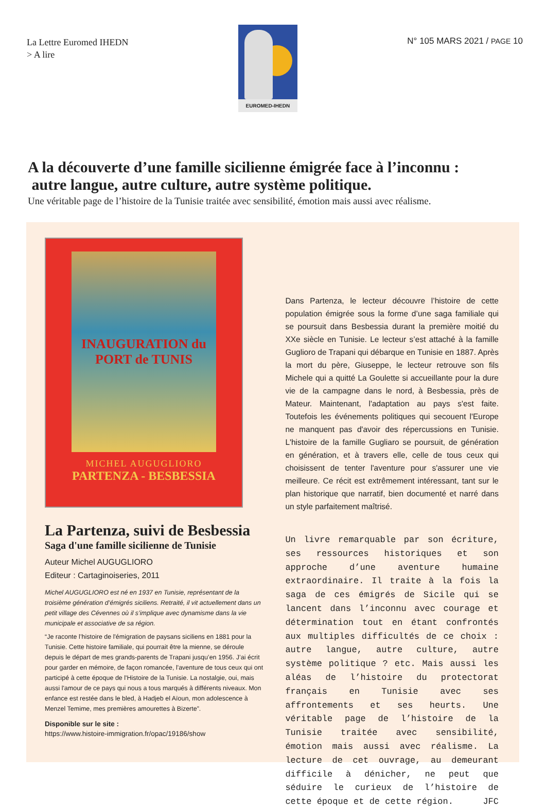La Lettre Euromed IHEDN
> A lire
EUROMED-IHEDN
N° 105 MARS 2021 / PAGE 10
A la découverte d’une famille sicilienne émigrée face à l’inconnu :
autre langue, autre culture, autre système politique.
Une véritable page de l’histoire de la Tunisie traitée avec sensibilité, émotion mais aussi avec réalisme.
INAUGURATION du PORT de TUNIS
MICHEL AUGUGLIORO
PARTENZA - BESBESSIA
La Partenza, suivi de Besbessia
Saga d'une famille sicilienne de Tunisie
Auteur Michel AUGUGLIORO
Editeur : Cartaginoiseries, 2011
Michel AUGUGLIORO est né en 1937 en Tunisie, représentant de la troisième génération d’émigrés siciliens. Retraité, il vit actuellement dans un petit village des Cévennes où il s’implique avec dynamisme dans la vie municipale et associative de sa région.
“Je raconte l’histoire de l'émigration de paysans siciliens en 1881 pour la Tunisie. Cette histoire familiale, qui pourrait être la mienne, se déroule depuis le départ de mes grands-parents de Trapani jusqu’en 1956. J’ai écrit pour garder en mémoire, de façon romancée, l'aventure de tous ceux qui ont participé à cette époque de l'Histoire de la Tunisie. La nostalgie, oui, mais aussi l'amour de ce pays qui nous a tous marqués à différents niveaux. Mon enfance est restée dans le bled, à Hadjeb el Aïoun, mon adolescence à Menzel Temime, mes premières amourettes à Bizerte”.
Disponible sur le site :
https://www.histoire-immigration.fr/opac/19186/show
Dans Partenza, le lecteur découvre l’histoire de cette population émigrée sous la forme d’une saga familiale qui se poursuit dans Besbessia durant la première moitié du XXe siècle en Tunisie. Le lecteur s’est attaché à la famille Guglioro de Trapani qui débarque en Tunisie en 1887. Après la mort du père, Giuseppe, le lecteur retrouve son fils Michele qui a quitté La Goulette si accueillante pour la dure vie de la campagne dans le nord, à Besbessia, près de Mateur. Maintenant, l'adaptation au pays s'est faite. Toutefois les événements politiques qui secouent l'Europe ne manquent pas d'avoir des répercussions en Tunisie. L'histoire de la famille Gugliaro se poursuit, de génération en génération, et à travers elle, celle de tous ceux qui choisissent de tenter l'aventure pour s'assurer une vie meilleure. Ce récit est extrêmement intéressant, tant sur le plan historique que narratif, bien documenté et narré dans un style parfaitement maîtrisé.
Un livre remarquable par son écriture, ses ressources historiques et son approche d’une aventure humaine extraordinaire. Il traite à la fois la saga de ces émigrés de Sicile qui se lancent dans l’inconnu avec courage et détermination tout en étant confrontés aux multiples difficultés de ce choix : autre langue, autre culture, autre système politique ? etc. Mais aussi les aléas de l’histoire du protectorat français en Tunisie avec ses affrontements et ses heurts. Une véritable page de l’histoire de la Tunisie traitée avec sensibilité, émotion mais aussi avec réalisme. La lecture de cet ouvrage, au demeurant difficile à dénicher, ne peut que séduire le curieux de l’histoire de cette époque et de cette région. JFC